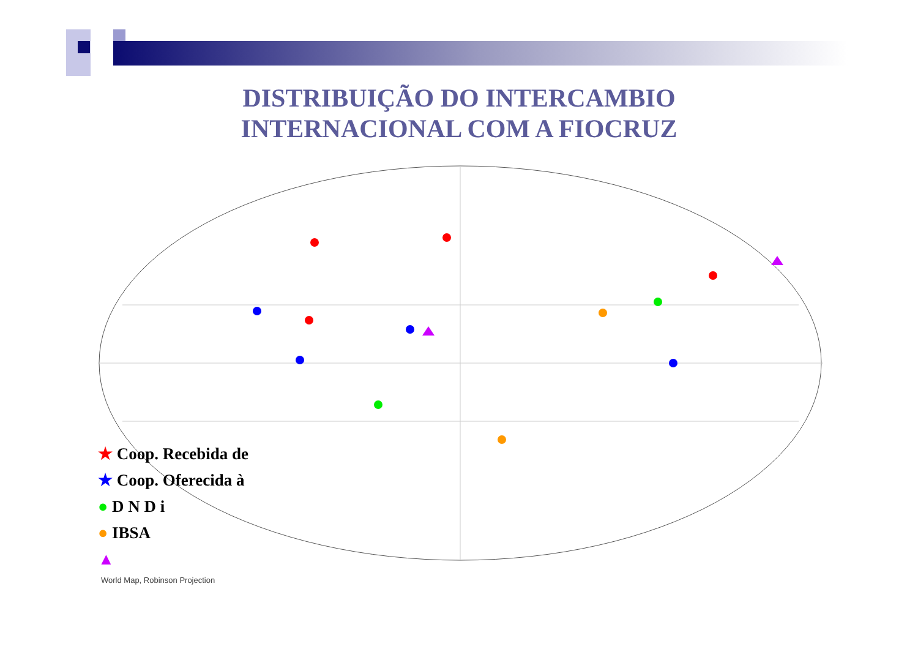DISTRIBUIÇÃO DO INTERCAMBIO INTERNACIONAL COM A FIOCRUZ
★ Coop. Recebida de
★ Coop. Oferecida à
● D N D i
● IBSA
▲
World Map, Robinson Projection